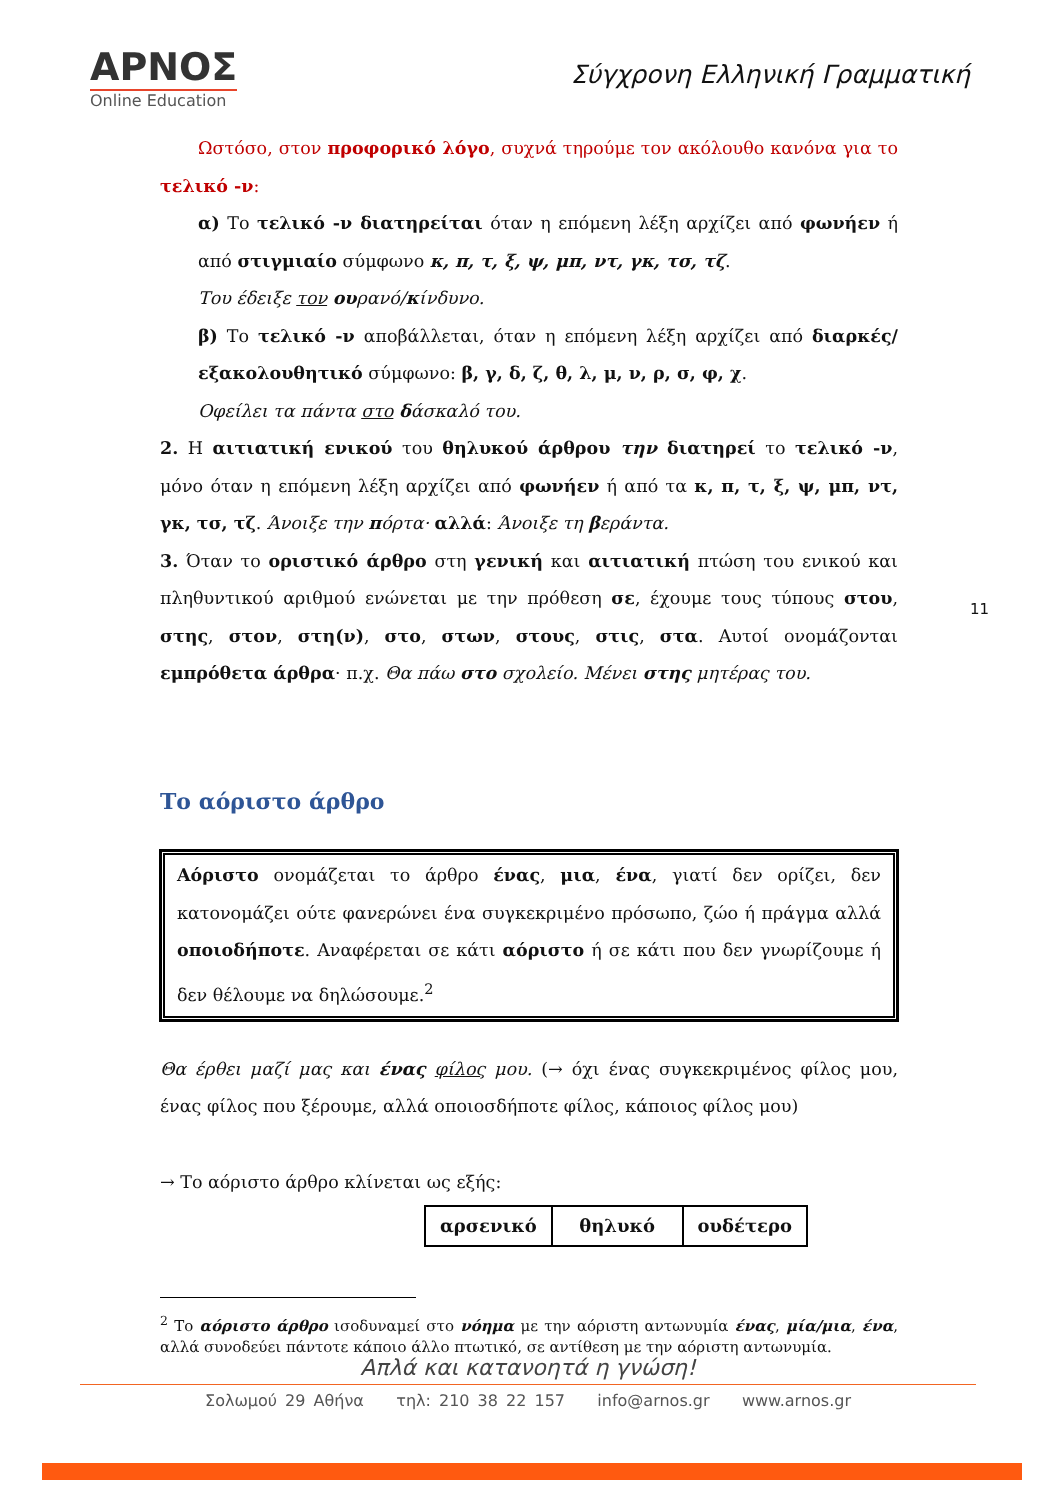ΑΡΝΟΣ
Online Education
Σύγχρονη Ελληνική Γραμματική
Ωστόσο, στον προφορικό λόγο, συχνά τηρούμε τον ακόλουθο κανόνα για το τελικό -ν:
α) Το τελικό -ν διατηρείται όταν η επόμενη λέξη αρχίζει από φωνήεν ή από στιγμιαίο σύμφωνο κ, π, τ, ξ, ψ, μπ, ντ, γκ, τσ, τζ.
Του έδειξε τον ουρανό/κίνδυνο.
β) Το τελικό -ν αποβάλλεται, όταν η επόμενη λέξη αρχίζει από διαρκές/εξακολουθητικό σύμφωνο: β, γ, δ, ζ, θ, λ, μ, ν, ρ, σ, φ, χ.
Οφείλει τα πάντα στο δάσκαλό του.
2. Η αιτιατική ενικού του θηλυκού άρθρου την διατηρεί το τελικό -ν, μόνο όταν η επόμενη λέξη αρχίζει από φωνήεν ή από τα κ, π, τ, ξ, ψ, μπ, ντ, γκ, τσ, τζ. Άνοιξε την πόρτα· αλλά: Άνοιξε τη βεράντα.
3. Όταν το οριστικό άρθρο στη γενική και αιτιατική πτώση του ενικού και πληθυντικού αριθμού ενώνεται με την πρόθεση σε, έχουμε τους τύπους στου, στης, στον, στη(ν), στο, στων, στους, στις, στα. Αυτοί ονομάζονται εμπρόθετα άρθρα· π.χ. Θα πάω στο σχολείο. Μένει στης μητέρας του.
Το αόριστο άρθρο
Αόριστο ονομάζεται το άρθρο ένας, μια, ένα, γιατί δεν ορίζει, δεν κατονομάζει ούτε φανερώνει ένα συγκεκριμένο πρόσωπο, ζώο ή πράγμα αλλά οποιοδήποτε. Αναφέρεται σε κάτι αόριστο ή σε κάτι που δεν γνωρίζουμε ή δεν θέλουμε να δηλώσουμε.<sup>2</sup>
Θα έρθει μαζί μας και ένας φίλος μου. (→ όχι ένας συγκεκριμένος φίλος μου, ένας φίλος που ξέρουμε, αλλά οποιοσδήποτε φίλος, κάποιος φίλος μου)
→ Το αόριστο άρθρο κλίνεται ως εξής:
| αρσενικό | θηλυκό | ουδέτερο |
<sup>2</sup> Το αόριστο άρθρο ισοδυναμεί στο νόημα με την αόριστη αντωνυμία ένας, μία/μια, ένα, αλλά συνοδεύει πάντοτε κάποιο άλλο πτωτικό, σε αντίθεση με την αόριστη αντωνυμία.
11
Απλά και κατανοητά η γνώση!
Σολωμού 29 Αθήνα τηλ: 210 38 22 157 info@arnos.gr www.arnos.gr